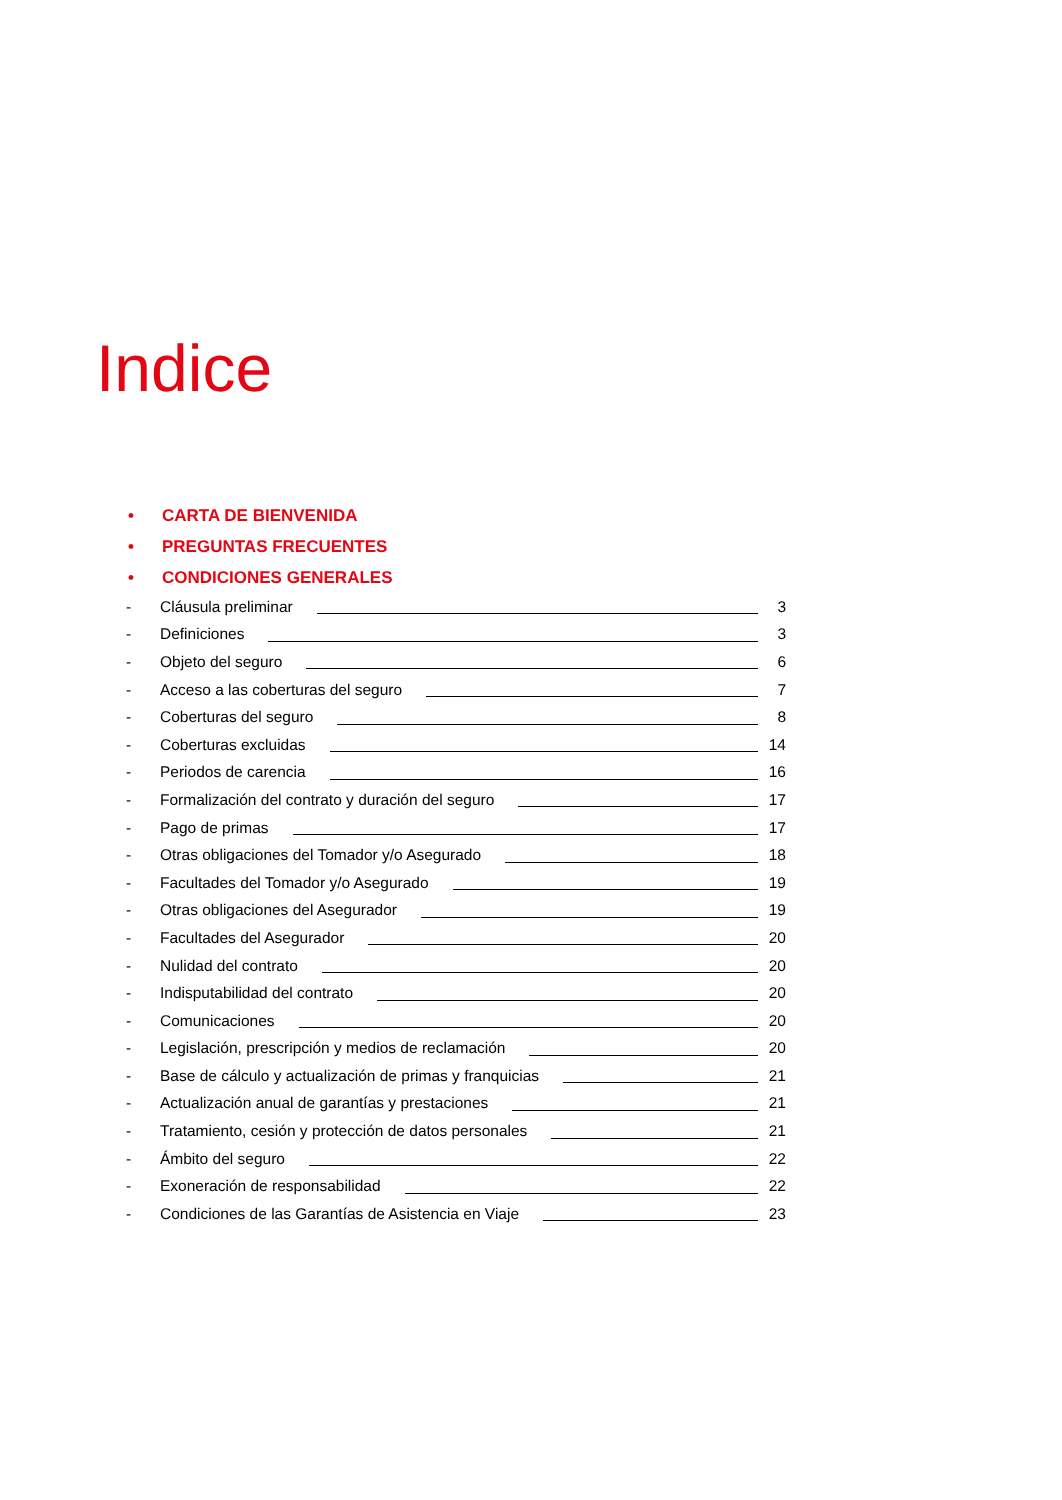Indice
• CARTA DE BIENVENIDA
• PREGUNTAS FRECUENTES
• CONDICIONES GENERALES
- Cláusula preliminar 3
- Definiciones 3
- Objeto del seguro 6
- Acceso a las coberturas del seguro 7
- Coberturas del seguro 8
- Coberturas excluidas 14
- Periodos de carencia 16
- Formalización del contrato y duración del seguro 17
- Pago de primas 17
- Otras obligaciones del Tomador y/o Asegurado 18
- Facultades del Tomador y/o Asegurado 19
- Otras obligaciones del Asegurador 19
- Facultades del Asegurador 20
- Nulidad del contrato 20
- Indisputabilidad del contrato 20
- Comunicaciones 20
- Legislación, prescripción y medios de reclamación 20
- Base de cálculo y actualización de primas y franquicias 21
- Actualización anual de garantías y prestaciones 21
- Tratamiento, cesión y protección de datos personales 21
- Ámbito del seguro 22
- Exoneración de responsabilidad 22
- Condiciones de las Garantías de Asistencia en Viaje 23